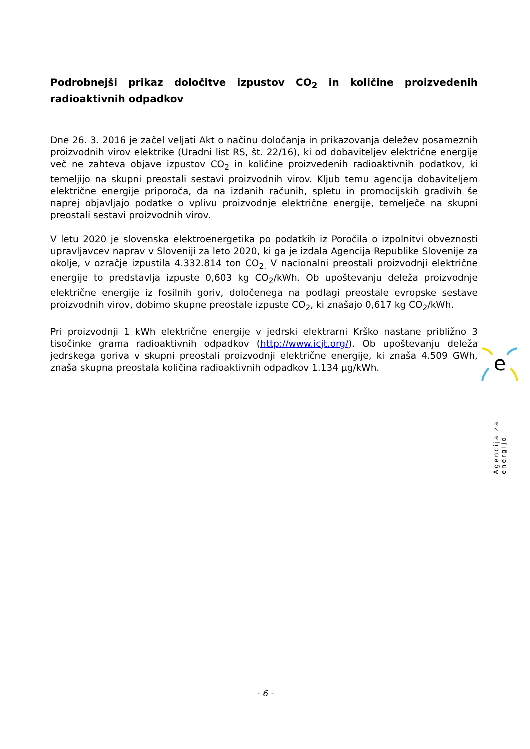Podrobnejši prikaz določitve izpustov CO<sub>2</sub> in količine proizvedenih radioaktivnih odpadkov
Dne 26. 3. 2016 je začel veljati Akt o načinu določanja in prikazovanja deležev posameznih proizvodnih virov elektrike (Uradni list RS, št. 22/16), ki od dobaviteljev električne energije več ne zahteva objave izpustov CO<sub>2</sub> in količine proizvedenih radioaktivnih podatkov, ki temeljijo na skupni preostali sestavi proizvodnih virov. Kljub temu agencija dobaviteljem električne energije priporoča, da na izdanih računih, spletu in promocijskih gradivih še naprej objavljajo podatke o vplivu proizvodnje električne energije, temelječe na skupni preostali sestavi proizvodnih virov.
V letu 2020 je slovenska elektroenergetika po podatkih iz Poročila o izpolnitvi obveznosti upravljavcev naprav v Sloveniji za leto 2020, ki ga je izdala Agencija Republike Slovenije za okolje, v ozračje izpustila 4.332.814 ton CO<sub>2.</sub> V nacionalni preostali proizvodnji električne energije to predstavlja izpuste 0,603 kg CO<sub>2</sub>/kWh. Ob upoštevanju deleža proizvodnje električne energije iz fosilnih goriv, določenega na podlagi preostale evropske sestave proizvodnih virov, dobimo skupne preostale izpuste CO<sub>2</sub>, ki znašajo 0,617 kg CO<sub>2</sub>/kWh.
Pri proizvodnji 1 kWh električne energije v jedrski elektrarni Krško nastane približno 3 tisočinke grama radioaktivnih odpadkov (http://www.icjt.org/). Ob upoštevanju deleža jedrskega goriva v skupni preostali proizvodnji električne energije, ki znaša 4.509 GWh, znaša skupna preostala količina radioaktivnih odpadkov 1.134 µg/kWh.
e
Agencija za energijo
- 6 -